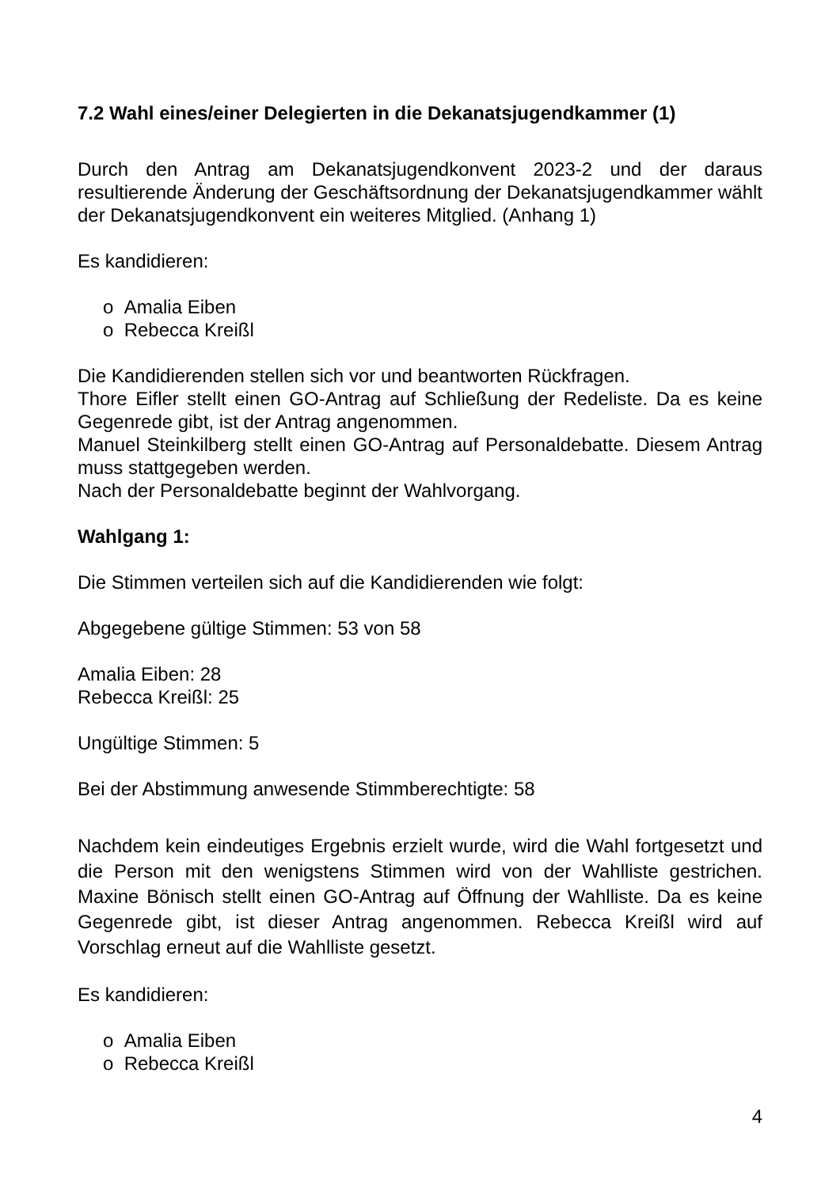7.2 Wahl eines/einer Delegierten in die Dekanatsjugendkammer (1)
Durch den Antrag am Dekanatsjugendkonvent 2023-2 und der daraus resultierende Änderung der Geschäftsordnung der Dekanatsjugendkammer wählt der Dekanatsjugendkonvent ein weiteres Mitglied. (Anhang 1)
Es kandidieren:
o Amalia Eiben
o Rebecca Kreißl
Die Kandidierenden stellen sich vor und beantworten Rückfragen.
Thore Eifler stellt einen GO-Antrag auf Schließung der Redeliste. Da es keine Gegenrede gibt, ist der Antrag angenommen.
Manuel Steinkilberg stellt einen GO-Antrag auf Personaldebatte. Diesem Antrag muss stattgegeben werden.
Nach der Personaldebatte beginnt der Wahlvorgang.
Wahlgang 1:
Die Stimmen verteilen sich auf die Kandidierenden wie folgt:
Abgegebene gültige Stimmen: 53 von 58
Amalia Eiben: 28
Rebecca Kreißl: 25
Ungültige Stimmen: 5
Bei der Abstimmung anwesende Stimmberechtigte: 58
Nachdem kein eindeutiges Ergebnis erzielt wurde, wird die Wahl fortgesetzt und die Person mit den wenigstens Stimmen wird von der Wahlliste gestrichen. Maxine Bönisch stellt einen GO-Antrag auf Öffnung der Wahlliste. Da es keine Gegenrede gibt, ist dieser Antrag angenommen. Rebecca Kreißl wird auf Vorschlag erneut auf die Wahlliste gesetzt.
Es kandidieren:
o Amalia Eiben
o Rebecca Kreißl
4